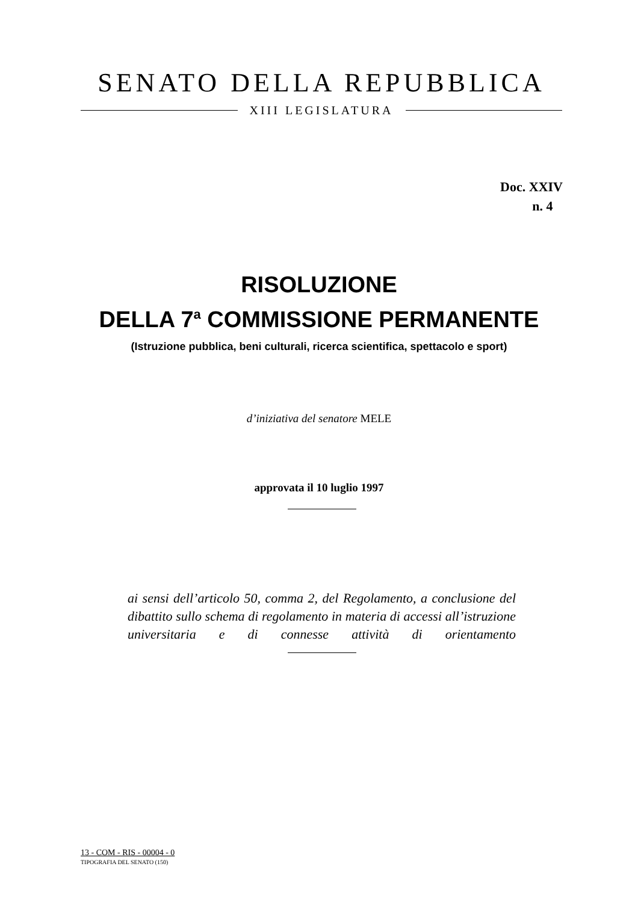SENATO DELLA REPUBBLICA
XIII LEGISLATURA
Doc. XXIV
n. 4
RISOLUZIONE
DELLA 7<sup>a</sup> COMMISSIONE PERMANENTE
(Istruzione pubblica, beni culturali, ricerca scientifica, spettacolo e sport)
d’iniziativa del senatore MELE
approvata il 10 luglio 1997
ai sensi dell’articolo 50, comma 2, del Regolamento, a conclusione del dibattito sullo schema di regolamento in materia di accessi all’istruzione universitaria e di connesse attività di orientamento
13 - COM - RIS - 00004 - 0
TIPOGRAFIA DEL SENATO (150)